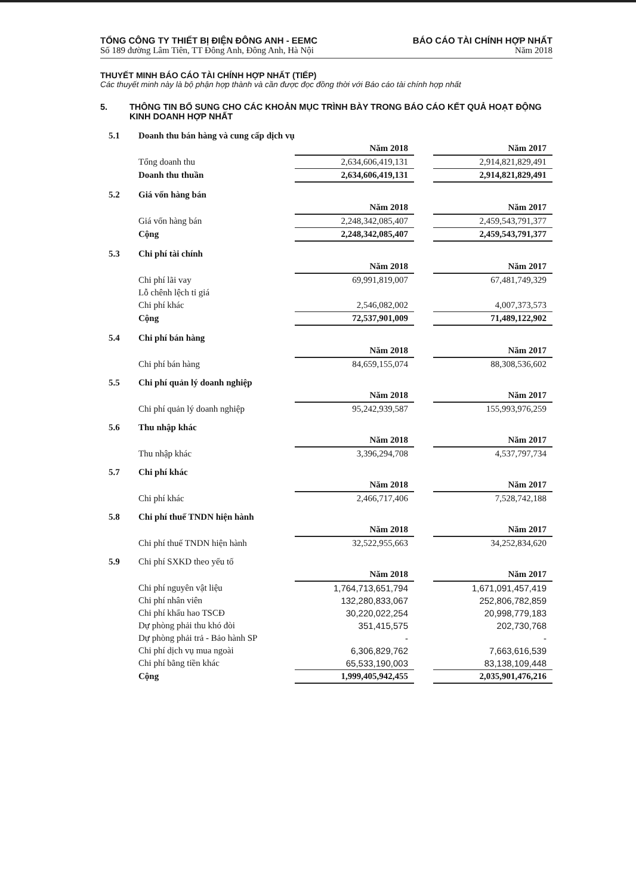TỔNG CÔNG TY THIẾT BỊ ĐIỆN ĐÔNG ANH - EEMC
Số 189 đường Lâm Tiên, TT Đông Anh, Đông Anh, Hà Nội
BÁO CÁO TÀI CHÍNH HỢP NHẤT
Năm 2018
THUYẾT MINH BÁO CÁO TÀI CHÍNH HỢP NHẤT (TIẾP)
Các thuyết minh này là bộ phận hợp thành và cần được đọc đồng thời với Báo cáo tài chính hợp nhất
5. THÔNG TIN BỔ SUNG CHO CÁC KHOẢN MỤC TRÌNH BÀY TRONG BÁO CÁO KẾT QUẢ HOẠT ĐỘNG KINH DOANH HỢP NHẤT
| 5.1 | Doanh thu bán hàng và cung cấp dịch vụ | | | |
| | | Năm 2018 | | Năm 2017 |
| | Tổng doanh thu | 2,634,606,419,131 | | 2,914,821,829,491 |
| | Doanh thu thuần | 2,634,606,419,131 | | 2,914,821,829,491 |
| 5.2 | Giá vốn hàng bán | | | |
| | | Năm 2018 | | Năm 2017 |
| | Giá vốn hàng bán | 2,248,342,085,407 | | 2,459,543,791,377 |
| | Cộng | 2,248,342,085,407 | | 2,459,543,791,377 |
| 5.3 | Chi phí tài chính | | | |
| | | Năm 2018 | | Năm 2017 |
| | Chi phí lãi vay | 69,991,819,007 | | 67,481,749,329 |
| | Lỗ chênh lệch tỉ giá | | | |
| | Chi phí khác | 2,546,082,002 | | 4,007,373,573 |
| | Cộng | 72,537,901,009 | | 71,489,122,902 |
| 5.4 | Chi phí bán hàng | | | |
| | | Năm 2018 | | Năm 2017 |
| | Chi phí bán hàng | 84,659,155,074 | | 88,308,536,602 |
| 5.5 | Chi phí quản lý doanh nghiệp | | | |
| | | Năm 2018 | | Năm 2017 |
| | Chi phí quản lý doanh nghiệp | 95,242,939,587 | | 155,993,976,259 |
| 5.6 | Thu nhập khác | | | |
| | | Năm 2018 | | Năm 2017 |
| | Thu nhập khác | 3,396,294,708 | | 4,537,797,734 |
| 5.7 | Chi phí khác | | | |
| | | Năm 2018 | | Năm 2017 |
| | Chi phí khác | 2,466,717,406 | | 7,528,742,188 |
| 5.8 | Chi phí thuế TNDN hiện hành | | | |
| | | Năm 2018 | | Năm 2017 |
| | Chi phí thuế TNDN hiện hành | 32,522,955,663 | | 34,252,834,620 |
| 5.9 | Chi phí SXKD theo yếu tố | | | |
| | | Năm 2018 | | Năm 2017 |
| | Chi phí nguyên vật liệu | 1,764,713,651,794 | | 1,671,091,457,419 |
| | Chi phí nhân viên | 132,280,833,067 | | 252,806,782,859 |
| | Chi phí khấu hao TSCĐ | 30,220,022,254 | | 20,998,779,183 |
| | Dự phòng phải thu khó đòi | 351,415,575 | | 202,730,768 |
| | Dự phòng phải trả - Bảo hành SP | - | | - |
| | Chi phí dịch vụ mua ngoài | 6,306,829,762 | | 7,663,616,539 |
| | Chi phí bằng tiền khác | 65,533,190,003 | | 83,138,109,448 |
| | Cộng | 1,999,405,942,455 | | 2,035,901,476,216 |